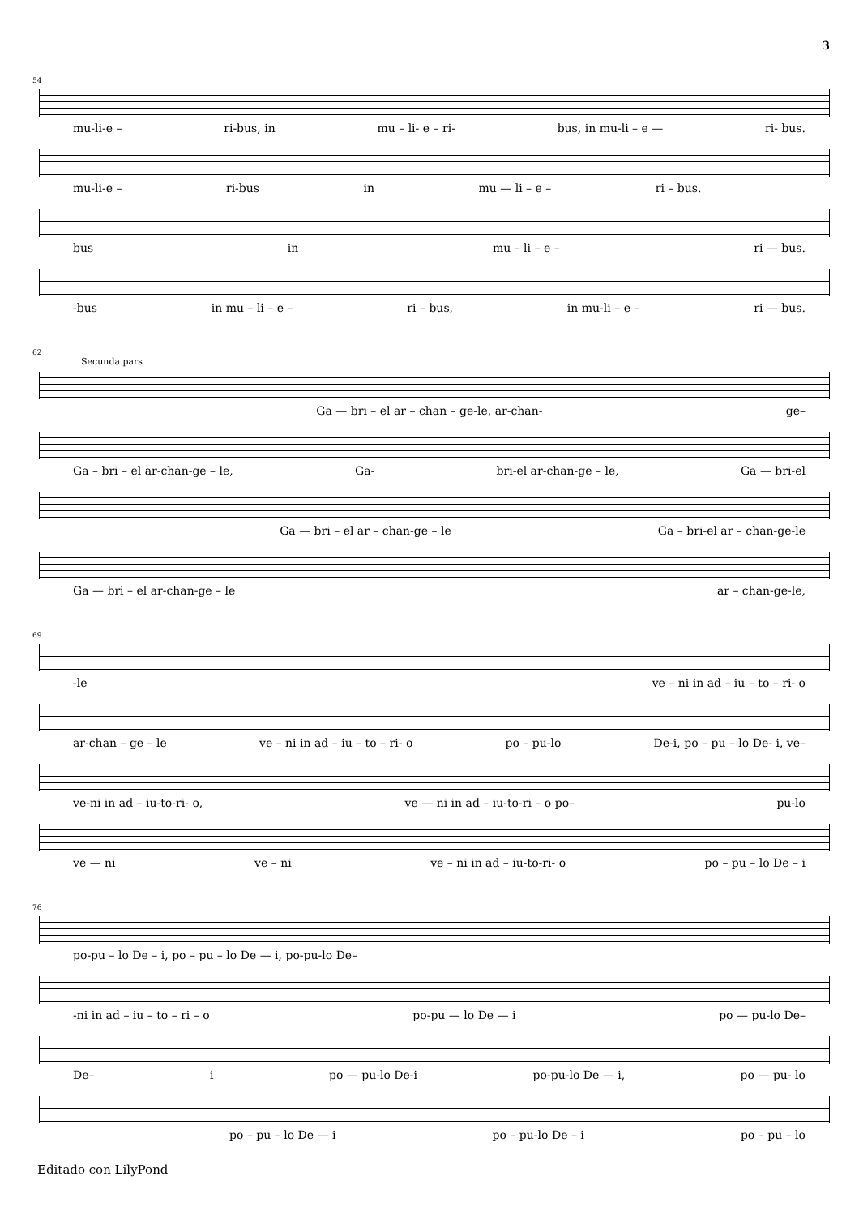3
54
mu-li-e – ri-bus, in mu – li- e – ri- bus, in mu-li – e — ri- bus.
mu-li-e – ri-bus in mu — li – e – ri – bus.
bus in mu – li – e – ri — bus.
-bus in mu – li – e – ri – bus, in mu-li – e – ri — bus.
62
Secunda pars
Ga — bri – el ar – chan – ge-le, ar-chan- ge–
Ga – bri – el ar-chan-ge – le, Ga- bri-el ar-chan-ge – le, Ga — bri-el
Ga — bri – el ar – chan-ge – le Ga – bri-el ar – chan-ge-le
Ga — bri – el ar-chan-ge – le ar – chan-ge-le,
69
-le ve – ni in ad – iu – to – ri- o
ar-chan – ge – le ve – ni in ad – iu – to – ri- o po – pu-lo De-i, po – pu – lo De- i, ve–
ve-ni in ad – iu-to-ri- o, ve — ni in ad – iu-to-ri – o po– pu-lo
ve — ni ve – ni ve – ni in ad – iu-to-ri- o po – pu – lo De – i
76
po-pu – lo De – i, po – pu – lo De — i, po-pu-lo De–
-ni in ad – iu – to – ri – o po-pu — lo De — i po — pu-lo De–
De– i po — pu-lo De-i po-pu-lo De — i, po — pu- lo
po – pu – lo De — i po – pu-lo De – i po – pu – lo
Editado con LilyPond